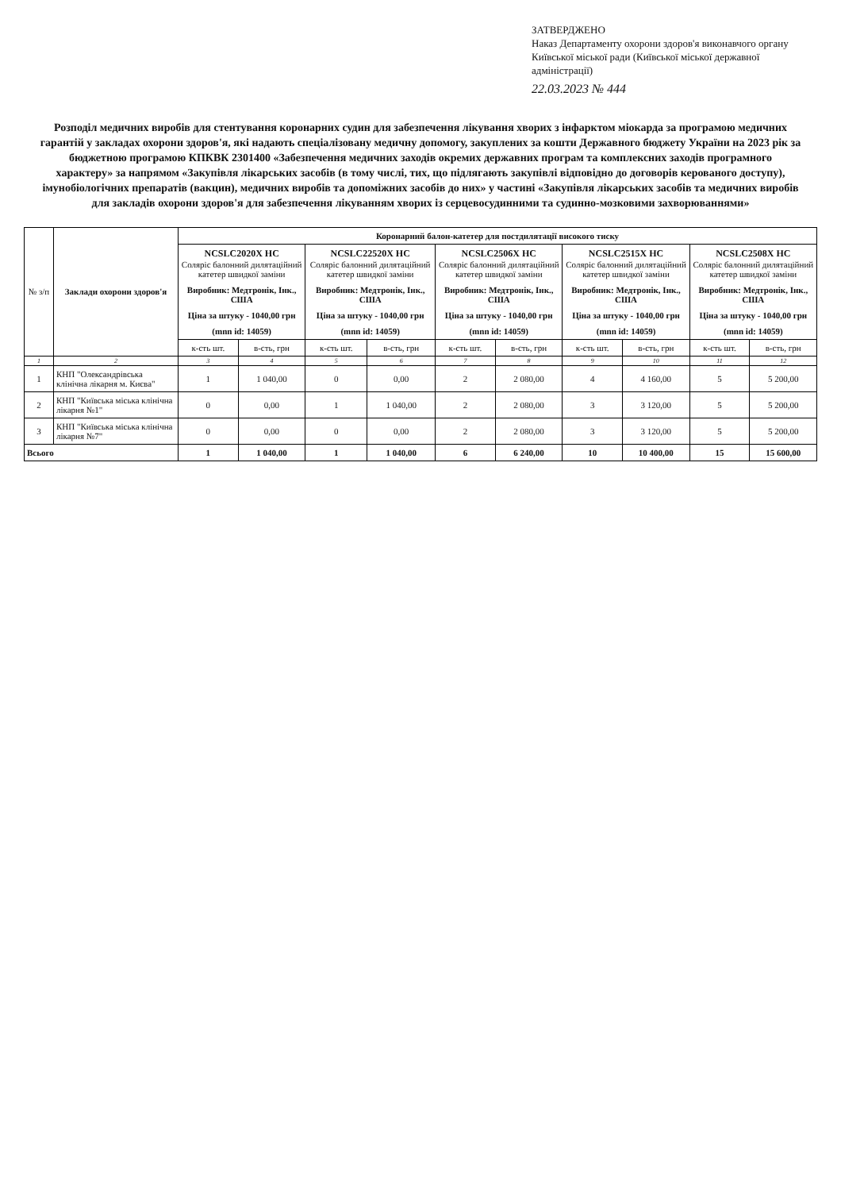ЗАТВЕРДЖЕНО
Наказ Департаменту охорони здоров'я виконавчого органу Київської міської ради (Київської міської державної адміністрації)
22.03.2023 № 444
Розподіл медичних виробів для стентування коронарних судин для забезпечення лікування хворих з інфарктом міокарда за програмою медичних гарантій у закладах охорони здоров'я, які надають спеціалізовану медичну допомогу, закуплених за кошти Державного бюджету України на 2023 рік за бюджетною програмою КПКВК 2301400 «Забезпечення медичних заходів окремих державних програм та комплексних заходів програмного характеру» за напрямом «Закупівля лікарських засобів (в тому числі, тих, що підлягають закупівлі відповідно до договорів керованого доступу), імунобіологічних препаратів (вакцин), медичних виробів та допоміжних засобів до них» у частині «Закупівля лікарських засобів та медичних виробів для закладів охорони здоров'я для забезпечення лікуванням хворих із серцевосудинними та судинно-мозковими захворюваннями»
| № з/п | Заклади охорони здоров'я | Коронарний балон-катетер для постдилятації високого тиску | | | | | | | | | |
| --- | --- | --- | --- | --- | --- | --- | --- | --- | --- | --- | --- |
| | | NCSLC2020X HC Соляріс балонний дилятаційний катетер швидкої заміни Виробник: Медтронік, Інк., США Ціна за штуку - 1040,00 грн (mnn id: 14059) | | NCSLC22520X HC Соляріс балонний дилятаційний катетер швидкої заміни Виробник: Медтронік, Інк., США Ціна за штуку - 1040,00 грн (mnn id: 14059) | | NCSLC2506X HC Соляріс балонний дилятаційний катетер швидкої заміни Виробник: Медтронік, Інк., США Ціна за штуку - 1040,00 грн (mnn id: 14059) | | NCSLC2515X HC Соляріс балонний дилятаційний катетер швидкої заміни Виробник: Медтронік, Інк., США Ціна за штуку - 1040,00 грн (mnn id: 14059) | | NCSLC2508X HC Соляріс балонний дилятаційний катетер швидкої заміни Виробник: Медтронік, Інк., США Ціна за штуку - 1040,00 грн (mnn id: 14059) | |
| | | к-сть шт. | в-сть, грн | к-сть шт. | в-сть, грн | к-сть шт. | в-сть, грн | к-сть шт. | в-сть, грн | к-сть шт. | в-сть, грн |
| 1 | 2 | 3 | 4 | 5 | 6 | 7 | 8 | 9 | 10 | 11 | 12 |
| 1 | КНП "Олександрівська клінічна лікарня м. Києва" | 1 | 1 040,00 | 0 | 0,00 | 2 | 2 080,00 | 4 | 4 160,00 | 5 | 5 200,00 |
| 2 | КНП "Київська міська клінічна лікарня №1" | 0 | 0,00 | 1 | 1 040,00 | 2 | 2 080,00 | 3 | 3 120,00 | 5 | 5 200,00 |
| 3 | КНП "Київська міська клінічна лікарня №7" | 0 | 0,00 | 0 | 0,00 | 2 | 2 080,00 | 3 | 3 120,00 | 5 | 5 200,00 |
| Всього | | 1 | 1 040,00 | 1 | 1 040,00 | 6 | 6 240,00 | 10 | 10 400,00 | 15 | 15 600,00 |